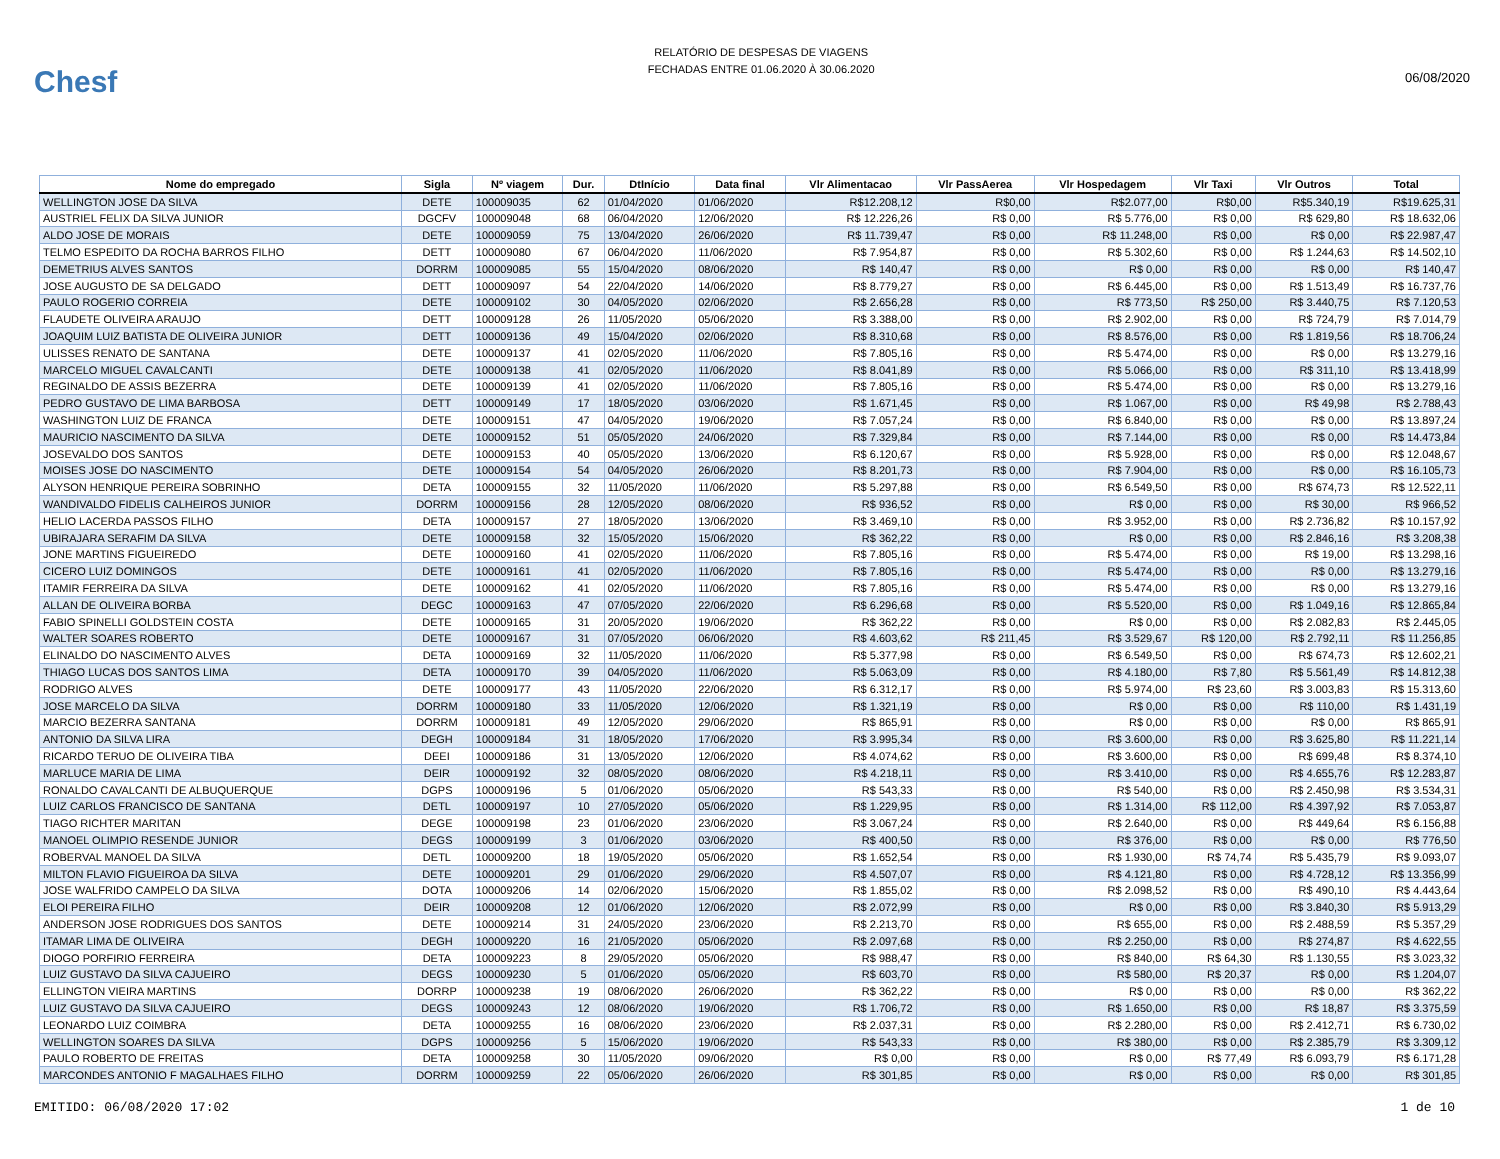Chesf
RELATÓRIO DE DESPESAS DE VIAGENS
FECHADAS ENTRE 01.06.2020 À 30.06.2020
06/08/2020
| Nome do empregado | Sigla | Nº viagem | Dur. | DtInício | Data final | Vlr Alimentacao | Vlr PassAerea | Vlr Hospedagem | Vlr Taxi | Vlr Outros | Total |
| --- | --- | --- | --- | --- | --- | --- | --- | --- | --- | --- | --- |
| WELLINGTON JOSE DA SILVA | DETE | 100009035 | 62 | 01/04/2020 | 01/06/2020 | R$12.208,12 | R$0,00 | R$2.077,00 | R$0,00 | R$5.340,19 | R$19.625,31 |
| AUSTRIEL FELIX DA SILVA JUNIOR | DGCFV | 100009048 | 68 | 06/04/2020 | 12/06/2020 | R$ 12.226,26 | R$ 0,00 | R$ 5.776,00 | R$ 0,00 | R$ 629,80 | R$ 18.632,06 |
| ALDO JOSE DE MORAIS | DETE | 100009059 | 75 | 13/04/2020 | 26/06/2020 | R$ 11.739,47 | R$ 0,00 | R$ 11.248,00 | R$ 0,00 | R$ 0,00 | R$ 22.987,47 |
| TELMO ESPEDITO DA ROCHA BARROS FILHO | DETT | 100009080 | 67 | 06/04/2020 | 11/06/2020 | R$ 7.954,87 | R$ 0,00 | R$ 5.302,60 | R$ 0,00 | R$ 1.244,63 | R$ 14.502,10 |
| DEMETRIUS ALVES SANTOS | DORRM | 100009085 | 55 | 15/04/2020 | 08/06/2020 | R$ 140,47 | R$ 0,00 | R$ 0,00 | R$ 0,00 | R$ 0,00 | R$ 140,47 |
| JOSE AUGUSTO DE SA DELGADO | DETT | 100009097 | 54 | 22/04/2020 | 14/06/2020 | R$ 8.779,27 | R$ 0,00 | R$ 6.445,00 | R$ 0,00 | R$ 1.513,49 | R$ 16.737,76 |
| PAULO ROGERIO CORREIA | DETE | 100009102 | 30 | 04/05/2020 | 02/06/2020 | R$ 2.656,28 | R$ 0,00 | R$ 773,50 | R$ 250,00 | R$ 3.440,75 | R$ 7.120,53 |
| FLAUDETE OLIVEIRA ARAUJO | DETT | 100009128 | 26 | 11/05/2020 | 05/06/2020 | R$ 3.388,00 | R$ 0,00 | R$ 2.902,00 | R$ 0,00 | R$ 724,79 | R$ 7.014,79 |
| JOAQUIM LUIZ BATISTA DE OLIVEIRA JUNIOR | DETT | 100009136 | 49 | 15/04/2020 | 02/06/2020 | R$ 8.310,68 | R$ 0,00 | R$ 8.576,00 | R$ 0,00 | R$ 1.819,56 | R$ 18.706,24 |
| ULISSES RENATO DE SANTANA | DETE | 100009137 | 41 | 02/05/2020 | 11/06/2020 | R$ 7.805,16 | R$ 0,00 | R$ 5.474,00 | R$ 0,00 | R$ 0,00 | R$ 13.279,16 |
| MARCELO MIGUEL CAVALCANTI | DETE | 100009138 | 41 | 02/05/2020 | 11/06/2020 | R$ 8.041,89 | R$ 0,00 | R$ 5.066,00 | R$ 0,00 | R$ 311,10 | R$ 13.418,99 |
| REGINALDO DE ASSIS BEZERRA | DETE | 100009139 | 41 | 02/05/2020 | 11/06/2020 | R$ 7.805,16 | R$ 0,00 | R$ 5.474,00 | R$ 0,00 | R$ 0,00 | R$ 13.279,16 |
| PEDRO GUSTAVO DE LIMA BARBOSA | DETT | 100009149 | 17 | 18/05/2020 | 03/06/2020 | R$ 1.671,45 | R$ 0,00 | R$ 1.067,00 | R$ 0,00 | R$ 49,98 | R$ 2.788,43 |
| WASHINGTON LUIZ DE FRANCA | DETE | 100009151 | 47 | 04/05/2020 | 19/06/2020 | R$ 7.057,24 | R$ 0,00 | R$ 6.840,00 | R$ 0,00 | R$ 0,00 | R$ 13.897,24 |
| MAURICIO NASCIMENTO DA SILVA | DETE | 100009152 | 51 | 05/05/2020 | 24/06/2020 | R$ 7.329,84 | R$ 0,00 | R$ 7.144,00 | R$ 0,00 | R$ 0,00 | R$ 14.473,84 |
| JOSEVALDO DOS SANTOS | DETE | 100009153 | 40 | 05/05/2020 | 13/06/2020 | R$ 6.120,67 | R$ 0,00 | R$ 5.928,00 | R$ 0,00 | R$ 0,00 | R$ 12.048,67 |
| MOISES JOSE DO NASCIMENTO | DETE | 100009154 | 54 | 04/05/2020 | 26/06/2020 | R$ 8.201,73 | R$ 0,00 | R$ 7.904,00 | R$ 0,00 | R$ 0,00 | R$ 16.105,73 |
| ALYSON HENRIQUE PEREIRA SOBRINHO | DETA | 100009155 | 32 | 11/05/2020 | 11/06/2020 | R$ 5.297,88 | R$ 0,00 | R$ 6.549,50 | R$ 0,00 | R$ 674,73 | R$ 12.522,11 |
| WANDIVALDO FIDELIS CALHEIROS JUNIOR | DORRM | 100009156 | 28 | 12/05/2020 | 08/06/2020 | R$ 936,52 | R$ 0,00 | R$ 0,00 | R$ 0,00 | R$ 30,00 | R$ 966,52 |
| HELIO LACERDA PASSOS FILHO | DETA | 100009157 | 27 | 18/05/2020 | 13/06/2020 | R$ 3.469,10 | R$ 0,00 | R$ 3.952,00 | R$ 0,00 | R$ 2.736,82 | R$ 10.157,92 |
| UBIRAJARA SERAFIM DA SILVA | DETE | 100009158 | 32 | 15/05/2020 | 15/06/2020 | R$ 362,22 | R$ 0,00 | R$ 0,00 | R$ 0,00 | R$ 2.846,16 | R$ 3.208,38 |
| JONE MARTINS FIGUEIREDO | DETE | 100009160 | 41 | 02/05/2020 | 11/06/2020 | R$ 7.805,16 | R$ 0,00 | R$ 5.474,00 | R$ 0,00 | R$ 19,00 | R$ 13.298,16 |
| CICERO LUIZ DOMINGOS | DETE | 100009161 | 41 | 02/05/2020 | 11/06/2020 | R$ 7.805,16 | R$ 0,00 | R$ 5.474,00 | R$ 0,00 | R$ 0,00 | R$ 13.279,16 |
| ITAMIR FERREIRA DA SILVA | DETE | 100009162 | 41 | 02/05/2020 | 11/06/2020 | R$ 7.805,16 | R$ 0,00 | R$ 5.474,00 | R$ 0,00 | R$ 0,00 | R$ 13.279,16 |
| ALLAN DE OLIVEIRA BORBA | DEGC | 100009163 | 47 | 07/05/2020 | 22/06/2020 | R$ 6.296,68 | R$ 0,00 | R$ 5.520,00 | R$ 0,00 | R$ 1.049,16 | R$ 12.865,84 |
| FABIO SPINELLI GOLDSTEIN COSTA | DETE | 100009165 | 31 | 20/05/2020 | 19/06/2020 | R$ 362,22 | R$ 0,00 | R$ 0,00 | R$ 0,00 | R$ 2.082,83 | R$ 2.445,05 |
| WALTER SOARES ROBERTO | DETE | 100009167 | 31 | 07/05/2020 | 06/06/2020 | R$ 4.603,62 | R$ 211,45 | R$ 3.529,67 | R$ 120,00 | R$ 2.792,11 | R$ 11.256,85 |
| ELINALDO DO NASCIMENTO ALVES | DETA | 100009169 | 32 | 11/05/2020 | 11/06/2020 | R$ 5.377,98 | R$ 0,00 | R$ 6.549,50 | R$ 0,00 | R$ 674,73 | R$ 12.602,21 |
| THIAGO LUCAS DOS SANTOS LIMA | DETA | 100009170 | 39 | 04/05/2020 | 11/06/2020 | R$ 5.063,09 | R$ 0,00 | R$ 4.180,00 | R$ 7,80 | R$ 5.561,49 | R$ 14.812,38 |
| RODRIGO ALVES | DETE | 100009177 | 43 | 11/05/2020 | 22/06/2020 | R$ 6.312,17 | R$ 0,00 | R$ 5.974,00 | R$ 23,60 | R$ 3.003,83 | R$ 15.313,60 |
| JOSE MARCELO DA SILVA | DORRM | 100009180 | 33 | 11/05/2020 | 12/06/2020 | R$ 1.321,19 | R$ 0,00 | R$ 0,00 | R$ 0,00 | R$ 110,00 | R$ 1.431,19 |
| MARCIO BEZERRA SANTANA | DORRM | 100009181 | 49 | 12/05/2020 | 29/06/2020 | R$ 865,91 | R$ 0,00 | R$ 0,00 | R$ 0,00 | R$ 0,00 | R$ 865,91 |
| ANTONIO DA SILVA LIRA | DEGH | 100009184 | 31 | 18/05/2020 | 17/06/2020 | R$ 3.995,34 | R$ 0,00 | R$ 3.600,00 | R$ 0,00 | R$ 3.625,80 | R$ 11.221,14 |
| RICARDO TERUO DE OLIVEIRA TIBA | DEEI | 100009186 | 31 | 13/05/2020 | 12/06/2020 | R$ 4.074,62 | R$ 0,00 | R$ 3.600,00 | R$ 0,00 | R$ 699,48 | R$ 8.374,10 |
| MARLUCE MARIA DE LIMA | DEIR | 100009192 | 32 | 08/05/2020 | 08/06/2020 | R$ 4.218,11 | R$ 0,00 | R$ 3.410,00 | R$ 0,00 | R$ 4.655,76 | R$ 12.283,87 |
| RONALDO CAVALCANTI DE ALBUQUERQUE | DGPS | 100009196 | 5 | 01/06/2020 | 05/06/2020 | R$ 543,33 | R$ 0,00 | R$ 540,00 | R$ 0,00 | R$ 2.450,98 | R$ 3.534,31 |
| LUIZ CARLOS FRANCISCO DE SANTANA | DETL | 100009197 | 10 | 27/05/2020 | 05/06/2020 | R$ 1.229,95 | R$ 0,00 | R$ 1.314,00 | R$ 112,00 | R$ 4.397,92 | R$ 7.053,87 |
| TIAGO RICHTER MARITAN | DEGE | 100009198 | 23 | 01/06/2020 | 23/06/2020 | R$ 3.067,24 | R$ 0,00 | R$ 2.640,00 | R$ 0,00 | R$ 449,64 | R$ 6.156,88 |
| MANOEL OLIMPIO RESENDE JUNIOR | DEGS | 100009199 | 3 | 01/06/2020 | 03/06/2020 | R$ 400,50 | R$ 0,00 | R$ 376,00 | R$ 0,00 | R$ 0,00 | R$ 776,50 |
| ROBERVAL MANOEL DA SILVA | DETL | 100009200 | 18 | 19/05/2020 | 05/06/2020 | R$ 1.652,54 | R$ 0,00 | R$ 1.930,00 | R$ 74,74 | R$ 5.435,79 | R$ 9.093,07 |
| MILTON FLAVIO FIGUEIROA DA SILVA | DETE | 100009201 | 29 | 01/06/2020 | 29/06/2020 | R$ 4.507,07 | R$ 0,00 | R$ 4.121,80 | R$ 0,00 | R$ 4.728,12 | R$ 13.356,99 |
| JOSE WALFRIDO CAMPELO DA SILVA | DOTA | 100009206 | 14 | 02/06/2020 | 15/06/2020 | R$ 1.855,02 | R$ 0,00 | R$ 2.098,52 | R$ 0,00 | R$ 490,10 | R$ 4.443,64 |
| ELOI PEREIRA FILHO | DEIR | 100009208 | 12 | 01/06/2020 | 12/06/2020 | R$ 2.072,99 | R$ 0,00 | R$ 0,00 | R$ 0,00 | R$ 3.840,30 | R$ 5.913,29 |
| ANDERSON JOSE RODRIGUES DOS SANTOS | DETE | 100009214 | 31 | 24/05/2020 | 23/06/2020 | R$ 2.213,70 | R$ 0,00 | R$ 655,00 | R$ 0,00 | R$ 2.488,59 | R$ 5.357,29 |
| ITAMAR LIMA DE OLIVEIRA | DEGH | 100009220 | 16 | 21/05/2020 | 05/06/2020 | R$ 2.097,68 | R$ 0,00 | R$ 2.250,00 | R$ 0,00 | R$ 274,87 | R$ 4.622,55 |
| DIOGO PORFIRIO FERREIRA | DETA | 100009223 | 8 | 29/05/2020 | 05/06/2020 | R$ 988,47 | R$ 0,00 | R$ 840,00 | R$ 64,30 | R$ 1.130,55 | R$ 3.023,32 |
| LUIZ GUSTAVO DA SILVA CAJUEIRO | DEGS | 100009230 | 5 | 01/06/2020 | 05/06/2020 | R$ 603,70 | R$ 0,00 | R$ 580,00 | R$ 20,37 | R$ 0,00 | R$ 1.204,07 |
| ELLINGTON VIEIRA MARTINS | DORRP | 100009238 | 19 | 08/06/2020 | 26/06/2020 | R$ 362,22 | R$ 0,00 | R$ 0,00 | R$ 0,00 | R$ 0,00 | R$ 362,22 |
| LUIZ GUSTAVO DA SILVA CAJUEIRO | DEGS | 100009243 | 12 | 08/06/2020 | 19/06/2020 | R$ 1.706,72 | R$ 0,00 | R$ 1.650,00 | R$ 0,00 | R$ 18,87 | R$ 3.375,59 |
| LEONARDO LUIZ COIMBRA | DETA | 100009255 | 16 | 08/06/2020 | 23/06/2020 | R$ 2.037,31 | R$ 0,00 | R$ 2.280,00 | R$ 0,00 | R$ 2.412,71 | R$ 6.730,02 |
| WELLINGTON SOARES DA SILVA | DGPS | 100009256 | 5 | 15/06/2020 | 19/06/2020 | R$ 543,33 | R$ 0,00 | R$ 380,00 | R$ 0,00 | R$ 2.385,79 | R$ 3.309,12 |
| PAULO ROBERTO DE FREITAS | DETA | 100009258 | 30 | 11/05/2020 | 09/06/2020 | R$ 0,00 | R$ 0,00 | R$ 0,00 | R$ 77,49 | R$ 6.093,79 | R$ 6.171,28 |
| MARCONDES ANTONIO F MAGALHAES FILHO | DORRM | 100009259 | 22 | 05/06/2020 | 26/06/2020 | R$ 301,85 | R$ 0,00 | R$ 0,00 | R$ 0,00 | R$ 0,00 | R$ 301,85 |
EMITIDO: 06/08/2020 17:02 1 de 10